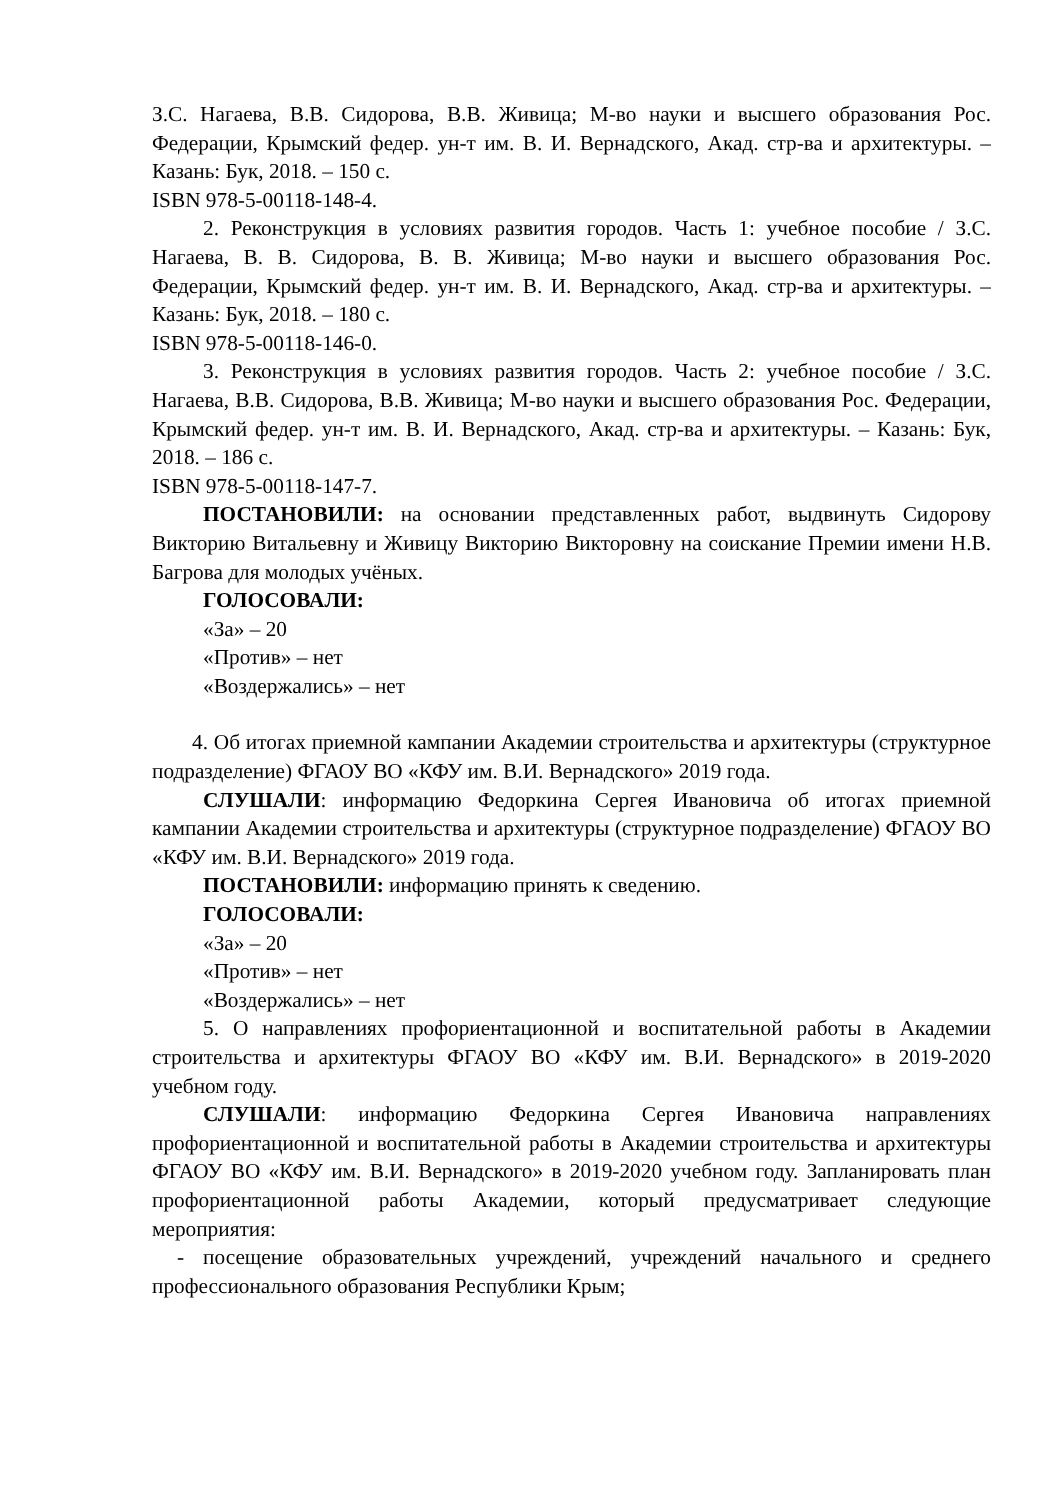З.С. Нагаева, В.В. Сидорова, В.В. Живица; М-во науки и высшего образования Рос. Федерации, Крымский федер. ун-т им. В. И. Вернадского, Акад. стр-ва и архитектуры. – Казань: Бук, 2018. – 150 с.
ISBN 978-5-00118-148-4.
2. Реконструкция в условиях развития городов. Часть 1: учебное пособие / З.С. Нагаева, В. В. Сидорова, В. В. Живица; М-во науки и высшего образования Рос. Федерации, Крымский федер. ун-т им. В. И. Вернадского, Акад. стр-ва и архитектуры. – Казань: Бук, 2018. – 180 с.
ISBN 978-5-00118-146-0.
3. Реконструкция в условиях развития городов. Часть 2: учебное пособие / З.С. Нагаева, В.В. Сидорова, В.В. Живица; М-во науки и высшего образования Рос. Федерации, Крымский федер. ун-т им. В. И. Вернадского, Акад. стр-ва и архитектуры. – Казань: Бук, 2018. – 186 с.
ISBN 978-5-00118-147-7.
ПОСТАНОВИЛИ: на основании представленных работ, выдвинуть Сидорову Викторию Витальевну и Живицу Викторию Викторовну на соискание Премии имени Н.В. Багрова для молодых учёных.
ГОЛОСОВАЛИ:
«За» – 20
«Против» – нет
«Воздержались» – нет
4. Об итогах приемной кампании Академии строительства и архитектуры (структурное подразделение) ФГАОУ ВО «КФУ им. В.И. Вернадского» 2019 года.
СЛУШАЛИ: информацию Федоркина Сергея Ивановича об итогах приемной кампании Академии строительства и архитектуры (структурное подразделение) ФГАОУ ВО «КФУ им. В.И. Вернадского» 2019 года.
ПОСТАНОВИЛИ: информацию принять к сведению.
ГОЛОСОВАЛИ:
«За» – 20
«Против» – нет
«Воздержались» – нет
5. О направлениях профориентационной и воспитательной работы в Академии строительства и архитектуры ФГАОУ ВО «КФУ им. В.И. Вернадского» в 2019-2020 учебном году.
СЛУШАЛИ: информацию Федоркина Сергея Ивановича направлениях профориентационной и воспитательной работы в Академии строительства и архитектуры ФГАОУ ВО «КФУ им. В.И. Вернадского» в 2019-2020 учебном году. Запланировать план профориентационной работы Академии, который предусматривает следующие мероприятия:
- посещение образовательных учреждений, учреждений начального и среднего профессионального образования Республики Крым;